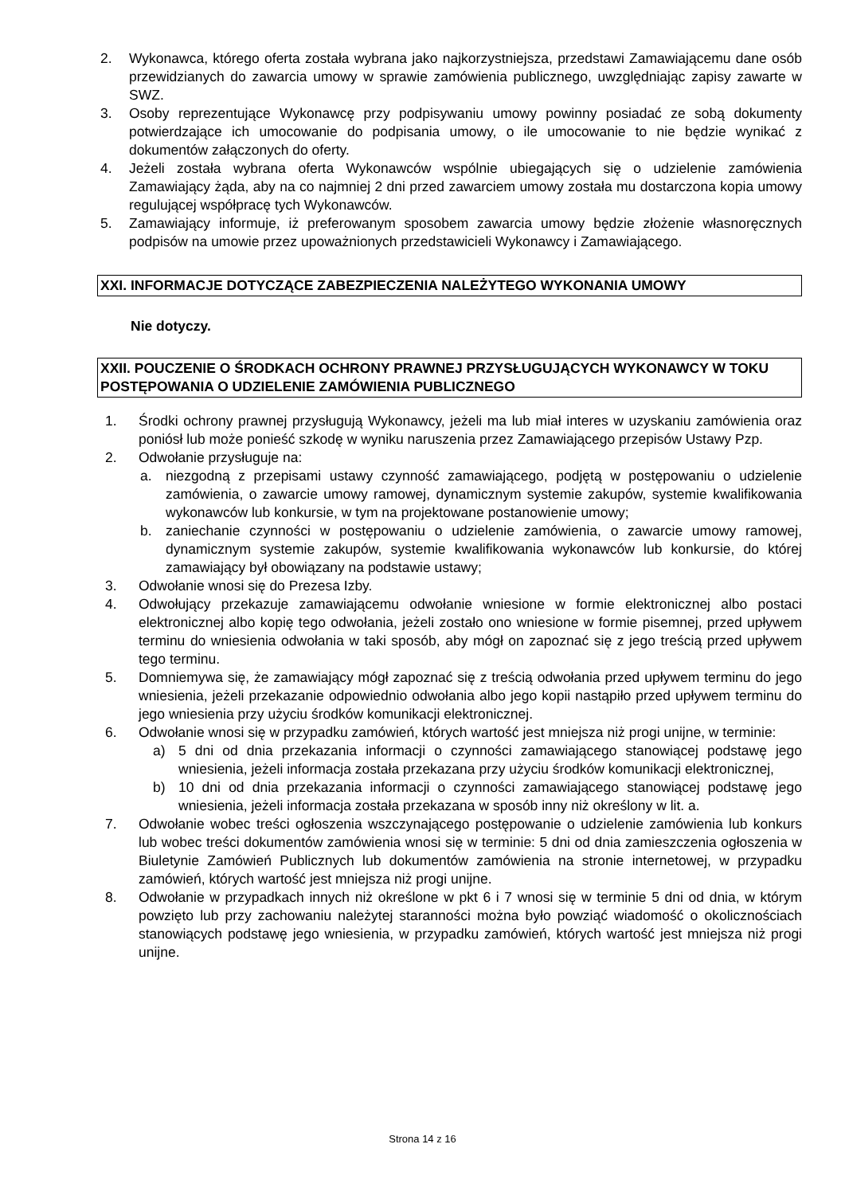2. Wykonawca, którego oferta została wybrana jako najkorzystniejsza, przedstawi Zamawiającemu dane osób przewidzianych do zawarcia umowy w sprawie zamówienia publicznego, uwzględniając zapisy zawarte w SWZ.
3. Osoby reprezentujące Wykonawcę przy podpisywaniu umowy powinny posiadać ze sobą dokumenty potwierdzające ich umocowanie do podpisania umowy, o ile umocowanie to nie będzie wynikać z dokumentów załączonych do oferty.
4. Jeżeli została wybrana oferta Wykonawców wspólnie ubiegających się o udzielenie zamówienia Zamawiający żąda, aby na co najmniej 2 dni przed zawarciem umowy została mu dostarczona kopia umowy regulującej współpracę tych Wykonawców.
5. Zamawiający informuje, iż preferowanym sposobem zawarcia umowy będzie złożenie własnoręcznych podpisów na umowie przez upoważnionych przedstawicieli Wykonawcy i Zamawiającego.
XXI. INFORMACJE DOTYCZĄCE ZABEZPIECZENIA NALEŻYTEGO WYKONANIA UMOWY
Nie dotyczy.
XXII. POUCZENIE O ŚRODKACH OCHRONY PRAWNEJ PRZYSŁUGUJĄCYCH WYKONAWCY W TOKU POSTĘPOWANIA O UDZIELENIE ZAMÓWIENIA PUBLICZNEGO
1. Środki ochrony prawnej przysługują Wykonawcy, jeżeli ma lub miał interes w uzyskaniu zamówienia oraz poniósł lub może ponieść szkodę w wyniku naruszenia przez Zamawiającego przepisów Ustawy Pzp.
2. Odwołanie przysługuje na:
a. niezgodną z przepisami ustawy czynność zamawiającego, podjętą w postępowaniu o udzielenie zamówienia, o zawarcie umowy ramowej, dynamicznym systemie zakupów, systemie kwalifikowania wykonawców lub konkursie, w tym na projektowane postanowienie umowy;
b. zaniechanie czynności w postępowaniu o udzielenie zamówienia, o zawarcie umowy ramowej, dynamicznym systemie zakupów, systemie kwalifikowania wykonawców lub konkursie, do której zamawiający był obowiązany na podstawie ustawy;
3. Odwołanie wnosi się do Prezesa Izby.
4. Odwołujący przekazuje zamawiającemu odwołanie wniesione w formie elektronicznej albo postaci elektronicznej albo kopię tego odwołania, jeżeli zostało ono wniesione w formie pisemnej, przed upływem terminu do wniesienia odwołania w taki sposób, aby mógł on zapoznać się z jego treścią przed upływem tego terminu.
5. Domniemywa się, że zamawiający mógł zapoznać się z treścią odwołania przed upływem terminu do jego wniesienia, jeżeli przekazanie odpowiednio odwołania albo jego kopii nastąpiło przed upływem terminu do jego wniesienia przy użyciu środków komunikacji elektronicznej.
6. Odwołanie wnosi się w przypadku zamówień, których wartość jest mniejsza niż progi unijne, w terminie:
a) 5 dni od dnia przekazania informacji o czynności zamawiającego stanowiącej podstawę jego wniesienia, jeżeli informacja została przekazana przy użyciu środków komunikacji elektronicznej,
b) 10 dni od dnia przekazania informacji o czynności zamawiającego stanowiącej podstawę jego wniesienia, jeżeli informacja została przekazana w sposób inny niż określony w lit. a.
7. Odwołanie wobec treści ogłoszenia wszczynającego postępowanie o udzielenie zamówienia lub konkurs lub wobec treści dokumentów zamówienia wnosi się w terminie: 5 dni od dnia zamieszczenia ogłoszenia w Biuletynie Zamówień Publicznych lub dokumentów zamówienia na stronie internetowej, w przypadku zamówień, których wartość jest mniejsza niż progi unijne.
8. Odwołanie w przypadkach innych niż określone w pkt 6 i 7 wnosi się w terminie 5 dni od dnia, w którym powzięto lub przy zachowaniu należytej staranności można było powziąć wiadomość o okolicznościach stanowiących podstawę jego wniesienia, w przypadku zamówień, których wartość jest mniejsza niż progi unijne.
Strona 14 z 16